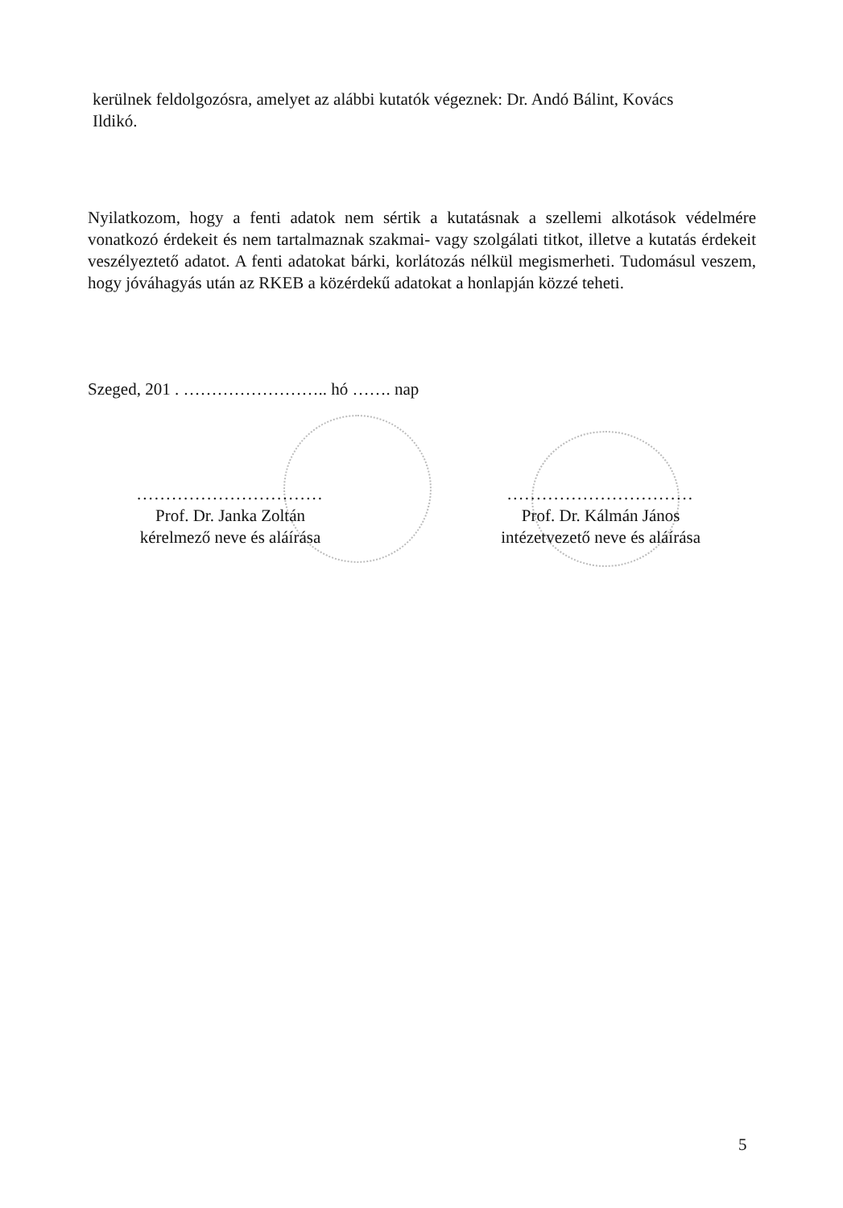kerülnek feldolgozósra, amelyet az alábbi kutatók végeznek: Dr. Andó Bálint, Kovács Ildikó.
Nyilatkozom, hogy a fenti adatok nem sértik a kutatásnak a szellemi alkotások védelmére vonatkozó érdekeit és nem tartalmaznak szakmai- vagy szolgálati titkot, illetve a kutatás érdekeit veszélyeztető adatot. A fenti adatokat bárki, korlátozás nélkül megismerheti. Tudomásul veszem, hogy jóváhagyás után az RKEB a közérdekű adatokat a honlapján közzé teheti.
Szeged, 201 . …………………….. hó ……. nap
................................
Prof. Dr. Janka Zoltán
kérelmező neve és aláírása
................................
Prof. Dr. Kálmán János
intézetvezető neve és aláírása
5